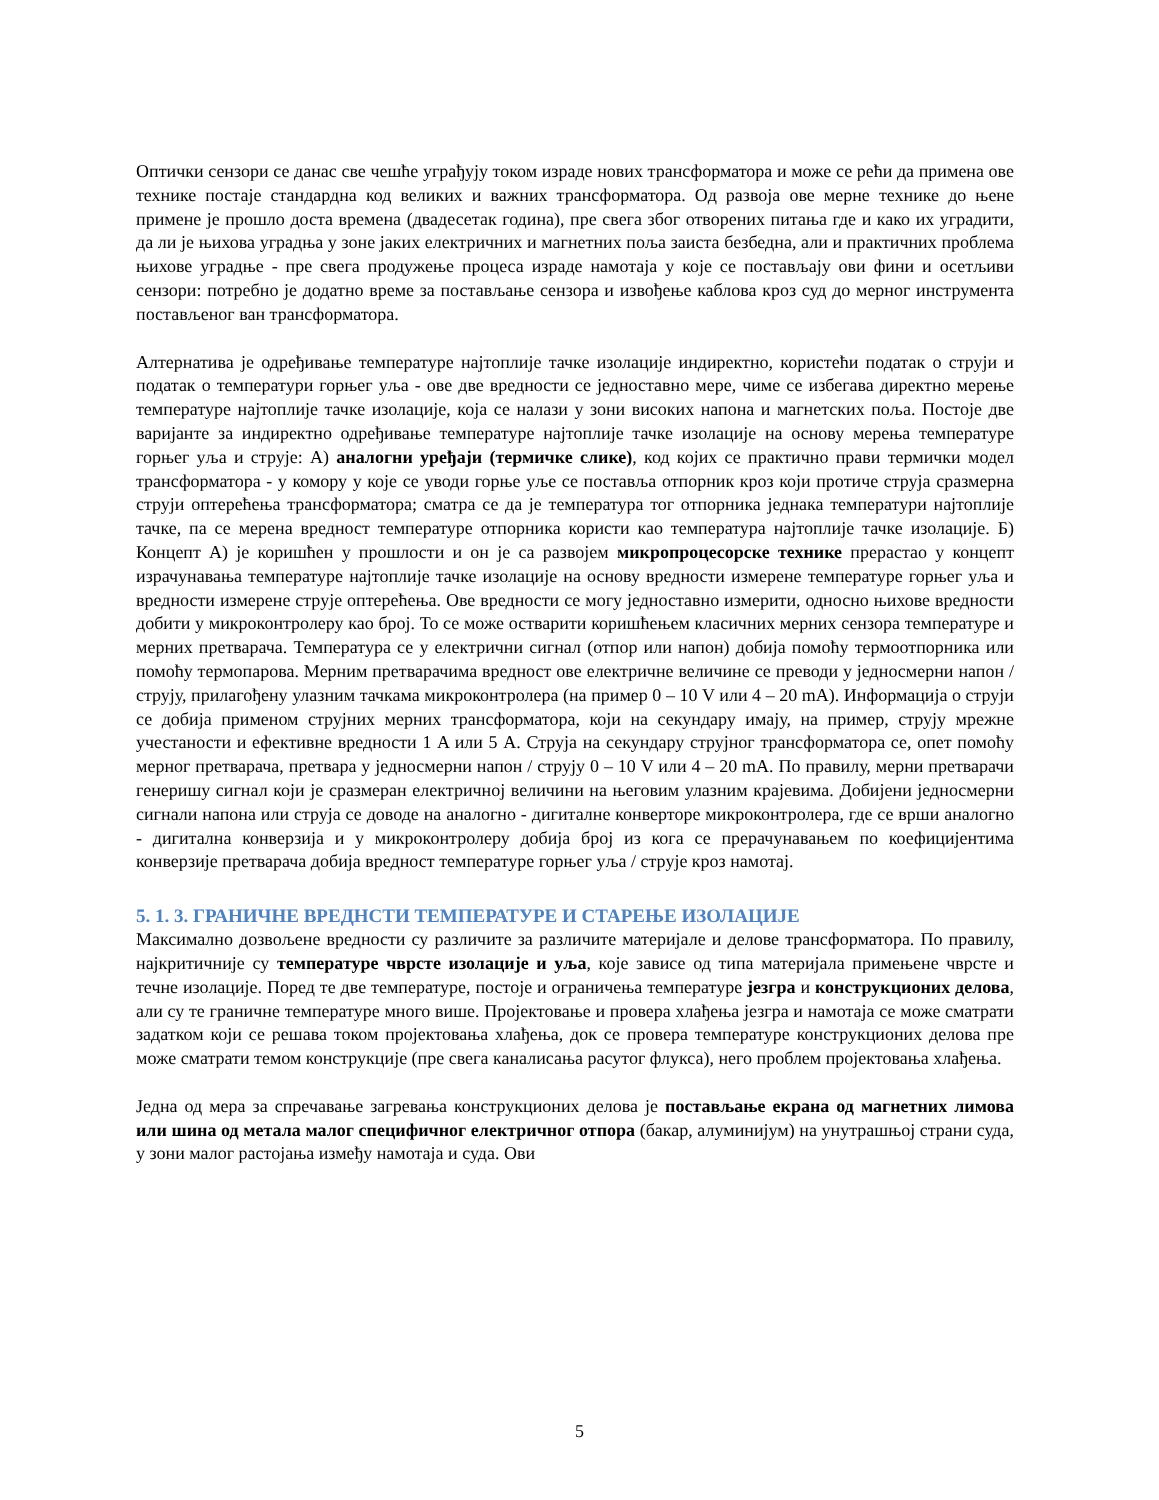Оптички сензори се данас све чешће уграђују током израде нових трансформатора и може се рећи да примена ове технике постаје стандардна код великих и важних трансформатора. Од развоја ове мерне технике до њене примене је прошло доста времена (двадесетак година), пре свега због отворених питања где и како их уградити, да ли је њихова уградња у зоне јаких електричних и магнетних поља заиста безбедна, али и практичних проблема њихове уградње - пре свега продужење процеса израде намотаја у које се постављају ови фини и осетљиви сензори: потребно је додатно време за постављање сензора и извођење каблова кроз суд до мерног инструмента постављеног ван трансформатора.
Алтернатива је одређивање температуре најтоплије тачке изолације индиректно, користећи податак о струји и податак о температури горњег уља - ове две вредности се једноставно мере, чиме се избегава директно мерење температуре најтоплије тачке изолације, која се налази у зони високих напона и магнетских поља. Постоје две варијанте за индиректно одређивање температуре најтоплије тачке изолације на основу мерења температуре горњег уља и струје: А) аналогни уређаји (термичке слике), код којих се практично прави термички модел трансформатора - у комору у које се уводи горње уље се поставља отпорник кроз који протиче струја сразмерна струји оптерећења трансформатора; сматра се да је температура тог отпорника једнака температури најтоплије тачке, па се мерена вредност температуре отпорника користи као температура најтоплије тачке изолације. Б) Концепт А) је коришћен у прошлости и он је са развојем микропроцесорске технике прерастао у концепт израчунавања температуре најтоплије тачке изолације на основу вредности измерене температуре горњег уља и вредности измерене струје оптерећења. Ове вредности се могу једноставно измерити, односно њихове вредности добити у микроконтролеру као број. То се може остварити коришћењем класичних мерних сензора температуре и мерних претварача. Температура се у електрични сигнал (отпор или напон) добија помоћу термоотпорника или помоћу термопарова. Мерним претварачима вредност ове електричне величине се преводи у једносмерни напон / струју, прилагођену улазним тачкама микроконтролера (на пример 0 – 10 V или 4 – 20 mA). Информација о струји се добија применом струјних мерних трансформатора, који на секундару имају, на пример, струју мрежне учестаности и ефективне вредности 1 A или 5 A. Струја на секундару струјног трансформатора се, опет помоћу мерног претварача, претвара у једносмерни напон / струју 0 – 10 V или 4 – 20 mA. По правилу, мерни претварачи генеришу сигнал који је сразмеран електричној величини на његовим улазним крајевима. Добијени једносмерни сигнали напона или струја се доводе на аналогно - дигиталне конверторе микроконтролера, где се врши аналогно - дигитална конверзија и у микроконтролеру добија број из кога се прерачунавањем по коефицијентима конверзије претварача добија вредност температуре горњег уља / струје кроз намотај.
5. 1. 3. ГРАНИЧНЕ ВРЕДНСТИ ТЕМПЕРАТУРЕ И СТАРЕЊЕ ИЗОЛАЦИЈЕ
Максимално дозвољене вредности су различите за различите материјале и делове трансформатора. По правилу, најкритичније су температуре чврсте изолације и уља, које зависе од типа материјала примењене чврсте и течне изолације. Поред те две температуре, постоје и ограничења температуре језгра и конструкционих делова, али су те граничне температуре много више. Пројектовање и провера хлађења језгра и намотаја се може сматрати задатком који се решава током пројектовања хлађења, док се провера температуре конструкционих делова пре може сматрати темом конструкције (пре свега каналисања расутог флукса), него проблем пројектовања хлађења.
Једна од мера за спречавање загревања конструкционих делова је постављање екрана од магнетних лимова или шина од метала малог специфичног електричног отпора (бакар, алуминијум) на унутрашњој страни суда, у зони малог растојања између намотаја и суда. Ови
5